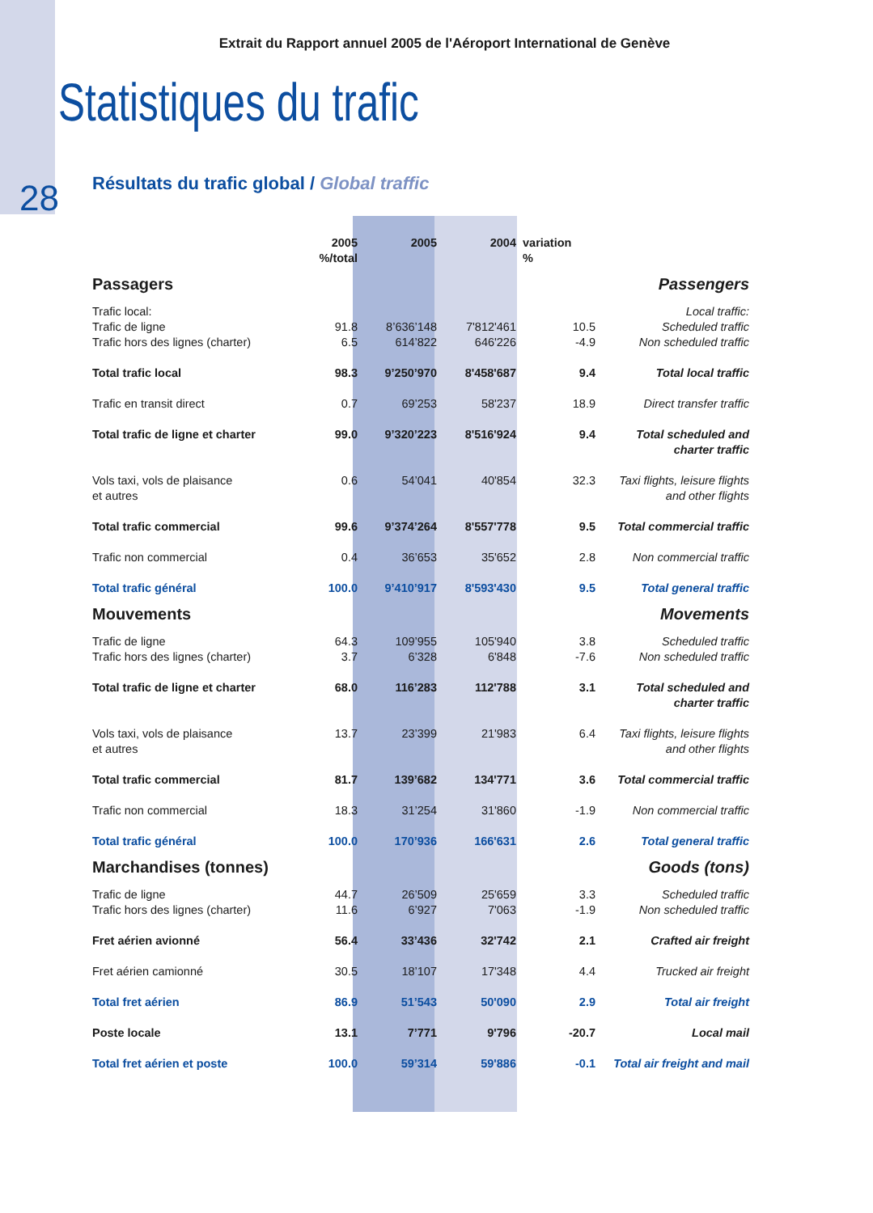Extrait du Rapport annuel 2005 de l'Aéroport International de Genève
Statistiques du trafic
28
Résultats du trafic global / Global traffic
| | 2005 %/total | 2005 | 2004 | variation % | |
| Passagers | | | | | Passengers |
| Trafic local: Trafic de ligne Trafic hors des lignes (charter) | 91.8 6.5 | 8’636’148 614’822 | 7'812'461 646'226 | 10.5 -4.9 | Local traffic: Scheduled traffic Non scheduled traffic |
| Total trafic local | 98.3 | 9’250’970 | 8'458'687 | 9.4 | Total local traffic |
| Trafic en transit direct | 0.7 | 69’253 | 58'237 | 18.9 | Direct transfer traffic |
| Total trafic de ligne et charter | 99.0 | 9’320’223 | 8'516'924 | 9.4 | Total scheduled and charter traffic |
| Vols taxi, vols de plaisance et autres | 0.6 | 54’041 | 40'854 | 32.3 | Taxi flights, leisure flights and other flights |
| Total trafic commercial | 99.6 | 9’374’264 | 8'557'778 | 9.5 | Total commercial traffic |
| Trafic non commercial | 0.4 | 36’653 | 35'652 | 2.8 | Non commercial traffic |
| Total trafic général | 100.0 | 9’410’917 | 8'593'430 | 9.5 | Total general traffic |
| Mouvements | | | | | Movements |
| Trafic de ligne Trafic hors des lignes (charter) | 64.3 3.7 | 109’955 6’328 | 105'940 6'848 | 3.8 -7.6 | Scheduled traffic Non scheduled traffic |
| Total trafic de ligne et charter | 68.0 | 116’283 | 112'788 | 3.1 | Total scheduled and charter traffic |
| Vols taxi, vols de plaisance et autres | 13.7 | 23’399 | 21'983 | 6.4 | Taxi flights, leisure flights and other flights |
| Total trafic commercial | 81.7 | 139’682 | 134'771 | 3.6 | Total commercial traffic |
| Trafic non commercial | 18.3 | 31’254 | 31'860 | -1.9 | Non commercial traffic |
| Total trafic général | 100.0 | 170’936 | 166'631 | 2.6 | Total general traffic |
| Marchandises (tonnes) | | | | | Goods (tons) |
| Trafic de ligne Trafic hors des lignes (charter) | 44.7 11.6 | 26’509 6’927 | 25'659 7'063 | 3.3 -1.9 | Scheduled traffic Non scheduled traffic |
| Fret aérien avionné | 56.4 | 33’436 | 32'742 | 2.1 | Crafted air freight |
| Fret aérien camionné | 30.5 | 18’107 | 17'348 | 4.4 | Trucked air freight |
| Total fret aérien | 86.9 | 51’543 | 50'090 | 2.9 | Total air freight |
| Poste locale | 13.1 | 7’771 | 9'796 | -20.7 | Local mail |
| Total fret aérien et poste | 100.0 | 59’314 | 59'886 | -0.1 | Total air freight and mail |